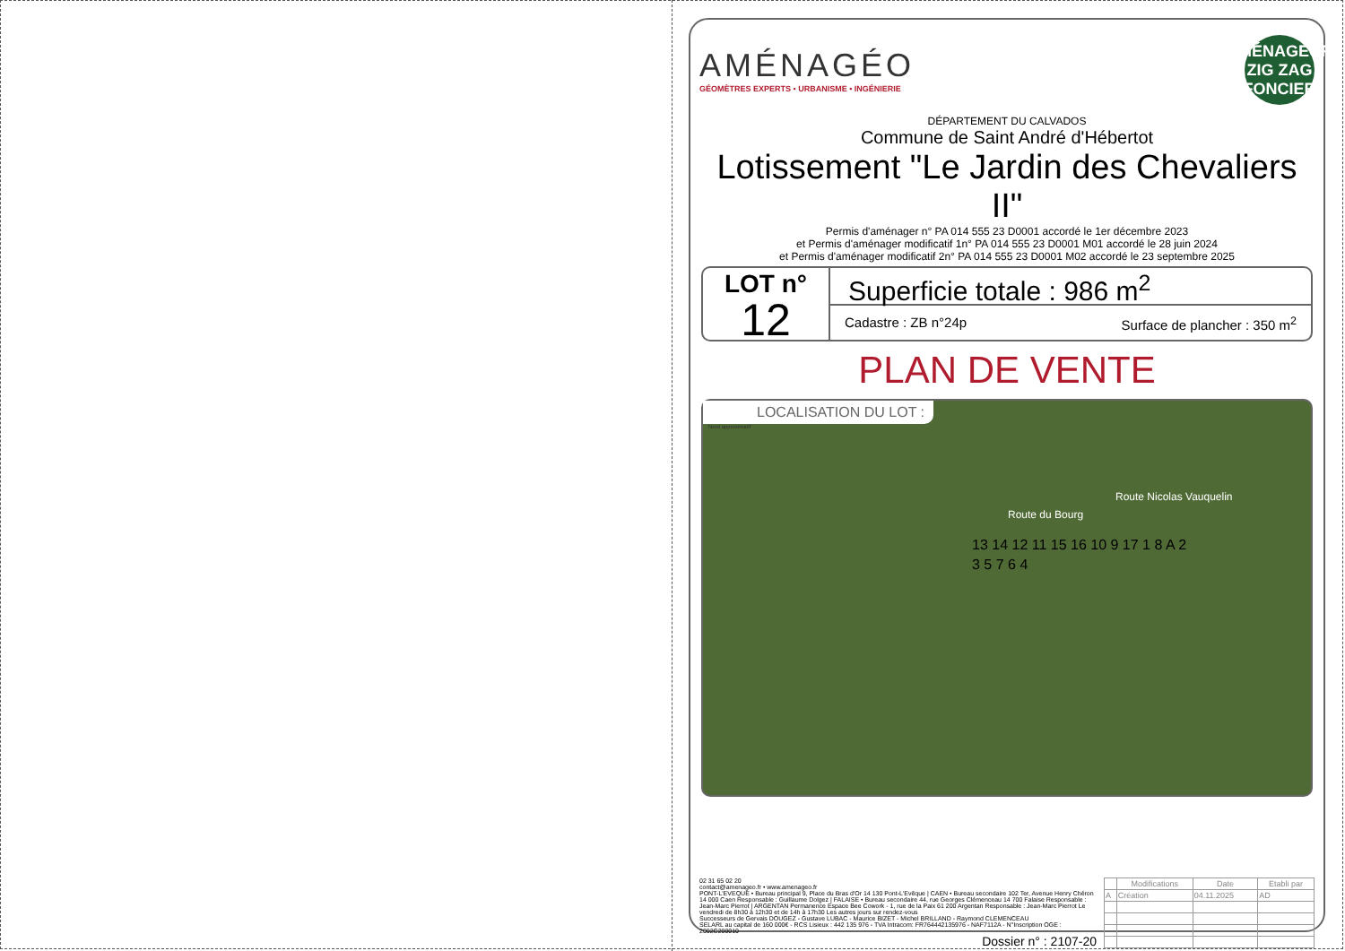AMÉNAGÉO
GÉOMÈTRES EXPERTS • URBANISME • INGÉNIERIE
AMÉNAGEUR ZIG ZAG FONCIER
DÉPARTEMENT DU CALVADOS
Commune de Saint André d'Hébertot
Lotissement "Le Jardin des Chevaliers II"
Permis d'aménager n° PA 014 555 23 D0001 accordé le 1er décembre 2023
et Permis d'aménager modificatif 1n° PA 014 555 23 D0001 M01 accordé le 28 juin 2024
et Permis d'aménager modificatif 2n° PA 014 555 23 D0001 M02 accordé le 23 septembre 2025
LOT n°
12
Superficie totale : 986 m<sup>2</sup>
Cadastre : ZB n°24p Surface de plancher : 350 m<sup>2</sup>
PLAN DE VENTE
LOCALISATION DU LOT :
Nord approximatif
Route du Bourg
Route Nicolas Vauquelin
13 14 12 11 15 16 10 9 17 1 8 A 2 3 5 7 6 4
02 31 65 02 20
contact@amenageo.fr • www.amenageo.fr
PONT-L'EVEQUE • Bureau principal 9, Place du Bras d'Or 14 130 Pont-L'Evêque | CAEN • Bureau secondaire 102 Ter, Avenue Henry Chéron 14 000 Caen Responsable : Guillaume Dolgez | FALAISE • Bureau secondaire 44, rue Georges Clémenceau 14 700 Falaise Responsable : Jean-Marc Pierrot | ARGENTAN Permanence Espace Bee Cowork - 1, rue de la Paix 61 200 Argentan Responsable : Jean-Marc Pierrot Le vendredi de 8h30 à 12h30 et de 14h à 17h30 Les autres jours sur rendez-vous
Successeurs de Gervais DOUGEZ - Gustave LUBAC - Maurice BIZET - Michel BRILLAND - Raymond CLEMENCEAU
SELARL au capital de 160 000€ - RCS Lisieux : 442 135 976 - TVA Intracom: FR764442135976 - NAF7112A - N°Inscription OGE : 2002C200010
Dossier n° : 2107-20
| | Modifications | Date | Etabli par |
| --- | --- | --- | --- |
| A | Création | 04.11.2025 | AD |